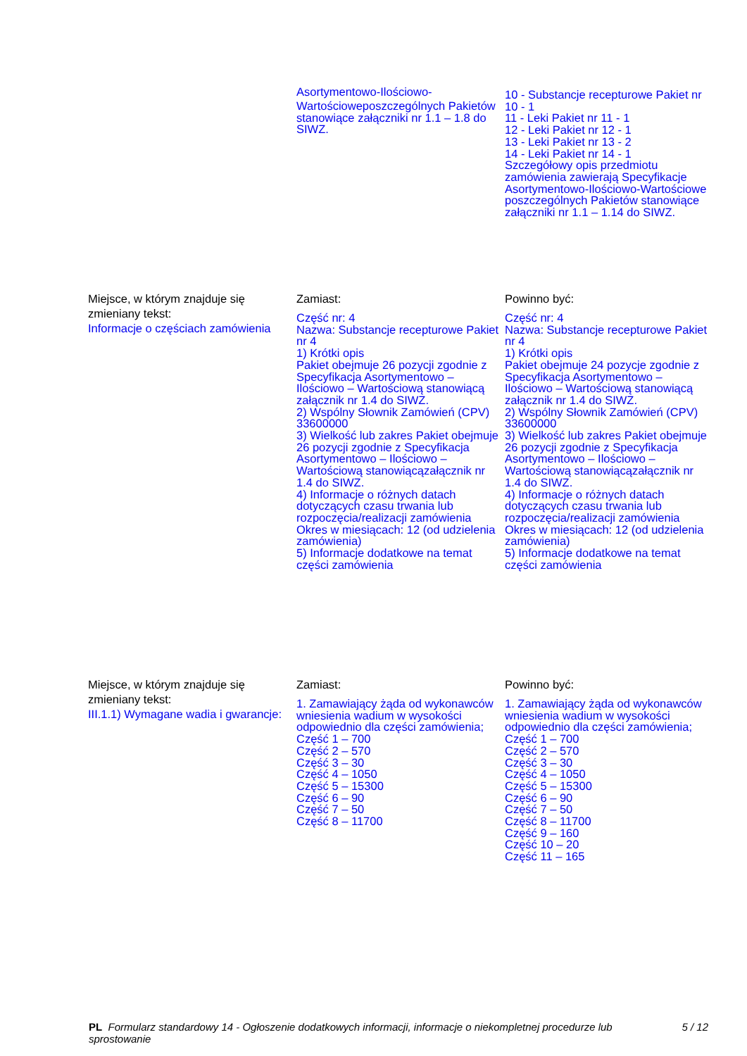| | Asortymentowo-Ilościowo- Wartościoweposzczególnych Pakietów stanowiące załączniki nr 1.1 – 1.8 do SIWZ. | 10 - Substancje recepturowe Pakiet nr 10 - 1 11 - Leki Pakiet nr 11 - 1 12 - Leki Pakiet nr 12 - 1 13 - Leki Pakiet nr 13 - 2 14 - Leki Pakiet nr 14 - 1 Szczegółowy opis przedmiotu zamówienia zawierają Specyfikacje Asortymentowo-Ilościowo-Wartościowe poszczególnych Pakietów stanowiące załączniki nr 1.1 – 1.14 do SIWZ. |
| Miejsce, w którym znajduje się zmieniany tekst: Informacje o częściach zamówienia | Zamiast: Część nr: 4 Nazwa: Substancje recepturowe Pakiet nr 4 1) Krótki opis Pakiet obejmuje 26 pozycji zgodnie z Specyfikacja Asortymentowo – Ilościowo – Wartościową stanowiącą załącznik nr 1.4 do SIWZ. 2) Wspólny Słownik Zamówień (CPV) 33600000 3) Wielkość lub zakres Pakiet obejmuje 26 pozycji zgodnie z Specyfikacja Asortymentowo – Ilościowo – Wartościową stanowiącązałącznik nr 1.4 do SIWZ. 4) Informacje o różnych datach dotyczących czasu trwania lub rozpoczęcia/realizacji zamówienia Okres w miesiącach: 12 (od udzielenia zamówienia) 5) Informacje dodatkowe na temat części zamówienia | Powinno być: Część nr: 4 Nazwa: Substancje recepturowe Pakiet nr 4 1) Krótki opis Pakiet obejmuje 24 pozycje zgodnie z Specyfikacja Asortymentowo – Ilościowo – Wartościową stanowiącą załącznik nr 1.4 do SIWZ. 2) Wspólny Słownik Zamówień (CPV) 33600000 3) Wielkość lub zakres Pakiet obejmuje 26 pozycji zgodnie z Specyfikacja Asortymentowo – Ilościowo – Wartościową stanowiącązałącznik nr 1.4 do SIWZ. 4) Informacje o różnych datach dotyczących czasu trwania lub rozpoczęcia/realizacji zamówienia Okres w miesiącach: 12 (od udzielenia zamówienia) 5) Informacje dodatkowe na temat części zamówienia |
| Miejsce, w którym znajduje się zmieniany tekst: III.1.1) Wymagane wadia i gwarancje: | Zamiast: 1. Zamawiający żąda od wykonawców wniesienia wadium w wysokości odpowiednio dla części zamówienia; Część 1 – 700 Część 2 – 570 Część 3 – 30 Część 4 – 1050 Część 5 – 15300 Część 6 – 90 Część 7 – 50 Część 8 – 11700 | Powinno być: 1. Zamawiający żąda od wykonawców wniesienia wadium w wysokości odpowiednio dla części zamówienia; Część 1 – 700 Część 2 – 570 Część 3 – 30 Część 4 – 1050 Część 5 – 15300 Część 6 – 90 Część 7 – 50 Część 8 – 11700 Część 9 – 160 Część 10 – 20 Część 11 – 165 |
PL Formularz standardowy 14 - Ogłoszenie dodatkowych informacji, informacje o niekompletnej procedurze lub sprostowanie 5 / 12